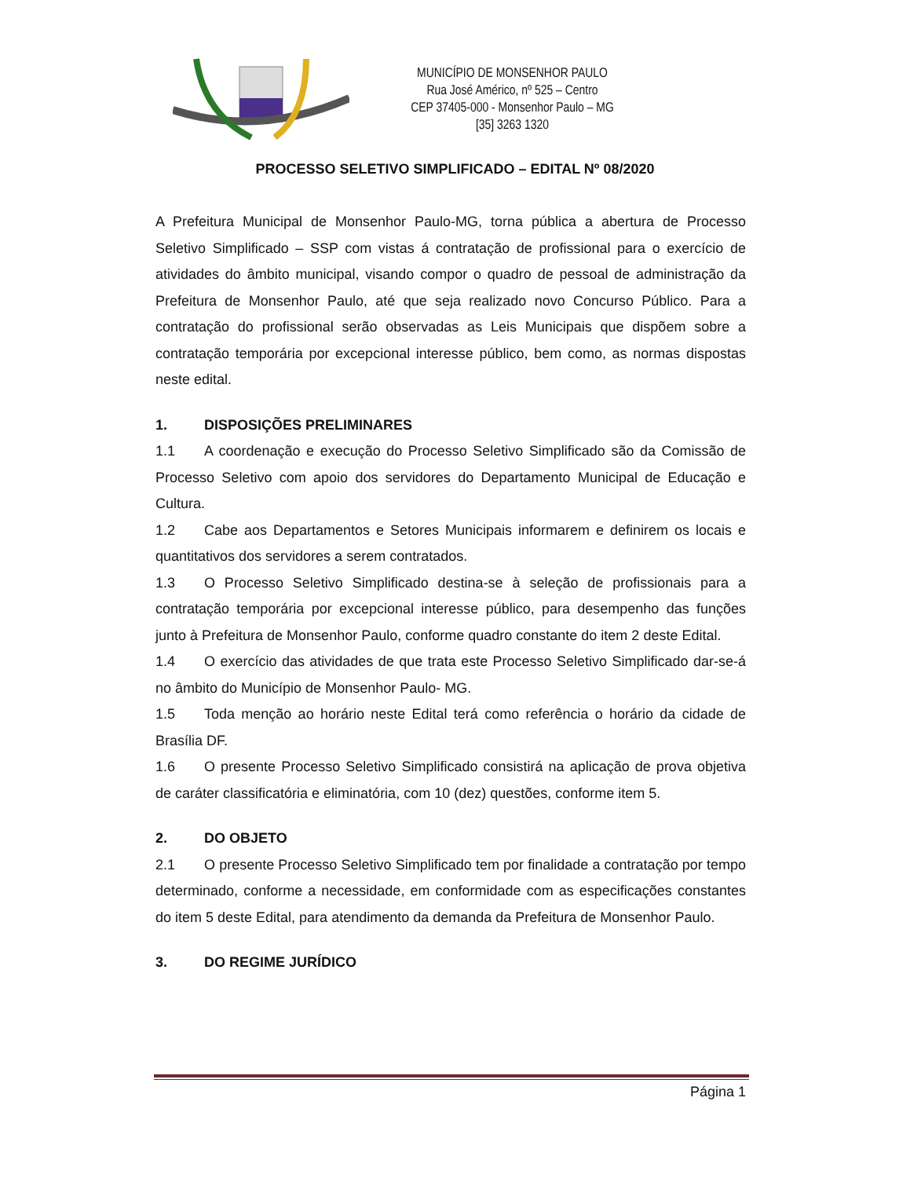MUNICÍPIO DE MONSENHOR PAULO
Rua José Américo, nº 525 – Centro
CEP 37405-000 - Monsenhor Paulo – MG
[35] 3263 1320
PROCESSO SELETIVO SIMPLIFICADO – EDITAL Nº 08/2020
A Prefeitura Municipal de Monsenhor Paulo-MG, torna pública a abertura de Processo Seletivo Simplificado – SSP com vistas á contratação de profissional para o exercício de atividades do âmbito municipal, visando compor o quadro de pessoal de administração da Prefeitura de Monsenhor Paulo, até que seja realizado novo Concurso Público. Para a contratação do profissional serão observadas as Leis Municipais que dispõem sobre a contratação temporária por excepcional interesse público, bem como, as normas dispostas neste edital.
1. DISPOSIÇÕES PRELIMINARES
1.1 A coordenação e execução do Processo Seletivo Simplificado são da Comissão de Processo Seletivo com apoio dos servidores do Departamento Municipal de Educação e Cultura.
1.2 Cabe aos Departamentos e Setores Municipais informarem e definirem os locais e quantitativos dos servidores a serem contratados.
1.3 O Processo Seletivo Simplificado destina-se à seleção de profissionais para a contratação temporária por excepcional interesse público, para desempenho das funções junto à Prefeitura de Monsenhor Paulo, conforme quadro constante do item 2 deste Edital.
1.4 O exercício das atividades de que trata este Processo Seletivo Simplificado dar-se-á no âmbito do Município de Monsenhor Paulo- MG.
1.5 Toda menção ao horário neste Edital terá como referência o horário da cidade de Brasília DF.
1.6 O presente Processo Seletivo Simplificado consistirá na aplicação de prova objetiva de caráter classificatória e eliminatória, com 10 (dez) questões, conforme item 5.
2. DO OBJETO
2.1 O presente Processo Seletivo Simplificado tem por finalidade a contratação por tempo determinado, conforme a necessidade, em conformidade com as especificações constantes do item 5 deste Edital, para atendimento da demanda da Prefeitura de Monsenhor Paulo.
3. DO REGIME JURÍDICO
Página 1